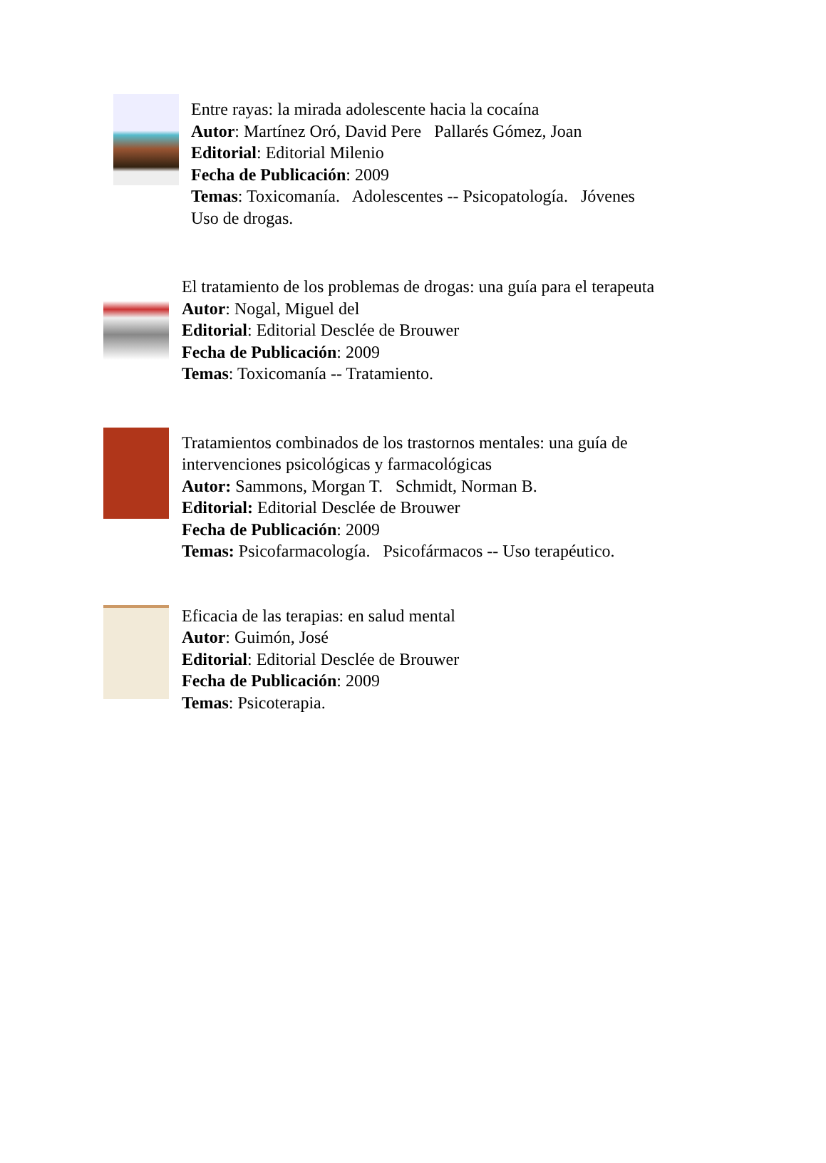Entre rayas: la mirada adolescente hacia la cocaína
Autor: Martínez Oró, David Pere Pallarés Gómez, Joan
Editorial: Editorial Milenio
Fecha de Publicación: 2009
Temas: Toxicomanía. Adolescentes -- Psicopatología. Jóvenes
Uso de drogas.
El tratamiento de los problemas de drogas: una guía para el terapeuta
Autor: Nogal, Miguel del
Editorial: Editorial Desclée de Brouwer
Fecha de Publicación: 2009
Temas: Toxicomanía -- Tratamiento.
Tratamientos combinados de los trastornos mentales: una guía de
intervenciones psicológicas y farmacológicas
Autor: Sammons, Morgan T. Schmidt, Norman B.
Editorial: Editorial Desclée de Brouwer
Fecha de Publicación: 2009
Temas: Psicofarmacología. Psicofármacos -- Uso terapéutico.
Eficacia de las terapias: en salud mental
Autor: Guimón, José
Editorial: Editorial Desclée de Brouwer
Fecha de Publicación: 2009
Temas: Psicoterapia.